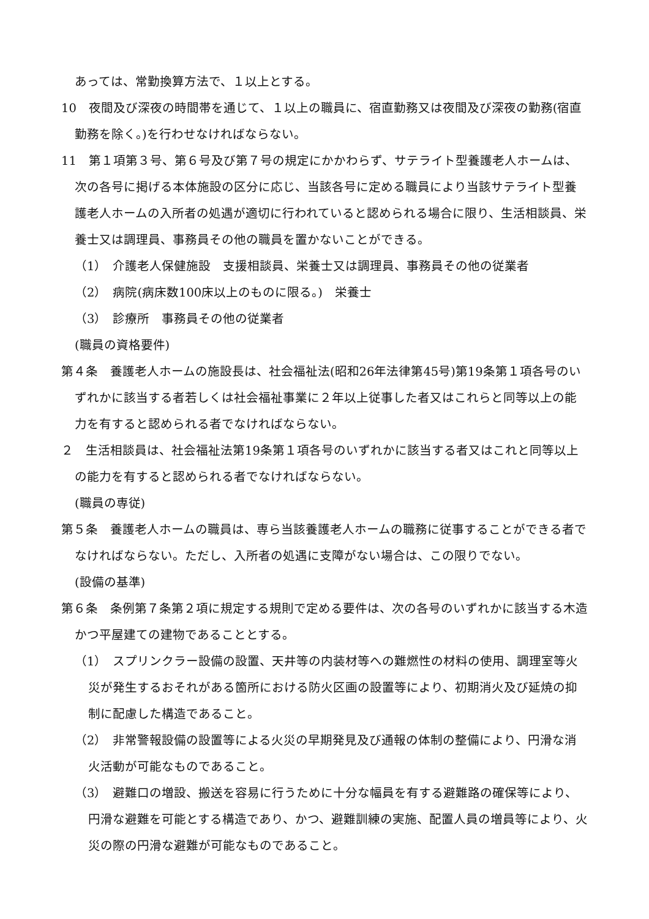あっては、常勤換算方法で、１以上とする。
10　夜間及び深夜の時間帯を通じて、１以上の職員に、宿直勤務又は夜間及び深夜の勤務(宿直勤務を除く。)を行わせなければならない。
11　第１項第３号、第６号及び第７号の規定にかかわらず、サテライト型養護老人ホームは、次の各号に掲げる本体施設の区分に応じ、当該各号に定める職員により当該サテライト型養護老人ホームの入所者の処遇が適切に行われていると認められる場合に限り、生活相談員、栄養士又は調理員、事務員その他の職員を置かないことができる。
（1）　介護老人保健施設　支援相談員、栄養士又は調理員、事務員その他の従業者
（2）　病院(病床数100床以上のものに限る。)　栄養士
（3）　診療所　事務員その他の従業者
(職員の資格要件)
第４条　養護老人ホームの施設長は、社会福祉法(昭和26年法律第45号)第19条第１項各号のいずれかに該当する者若しくは社会福祉事業に２年以上従事した者又はこれらと同等以上の能力を有すると認められる者でなければならない。
２　生活相談員は、社会福祉法第19条第１項各号のいずれかに該当する者又はこれと同等以上の能力を有すると認められる者でなければならない。
(職員の専従)
第５条　養護老人ホームの職員は、専ら当該養護老人ホームの職務に従事することができる者でなければならない。ただし、入所者の処遇に支障がない場合は、この限りでない。
(設備の基準)
第６条　条例第７条第２項に規定する規則で定める要件は、次の各号のいずれかに該当する木造かつ平屋建ての建物であることとする。
（1）　スプリンクラー設備の設置、天井等の内装材等への難燃性の材料の使用、調理室等火災が発生するおそれがある箇所における防火区画の設置等により、初期消火及び延焼の抑制に配慮した構造であること。
（2）　非常警報設備の設置等による火災の早期発見及び通報の体制の整備により、円滑な消火活動が可能なものであること。
（3）　避難口の増設、搬送を容易に行うために十分な幅員を有する避難路の確保等により、円滑な避難を可能とする構造であり、かつ、避難訓練の実施、配置人員の増員等により、火災の際の円滑な避難が可能なものであること。